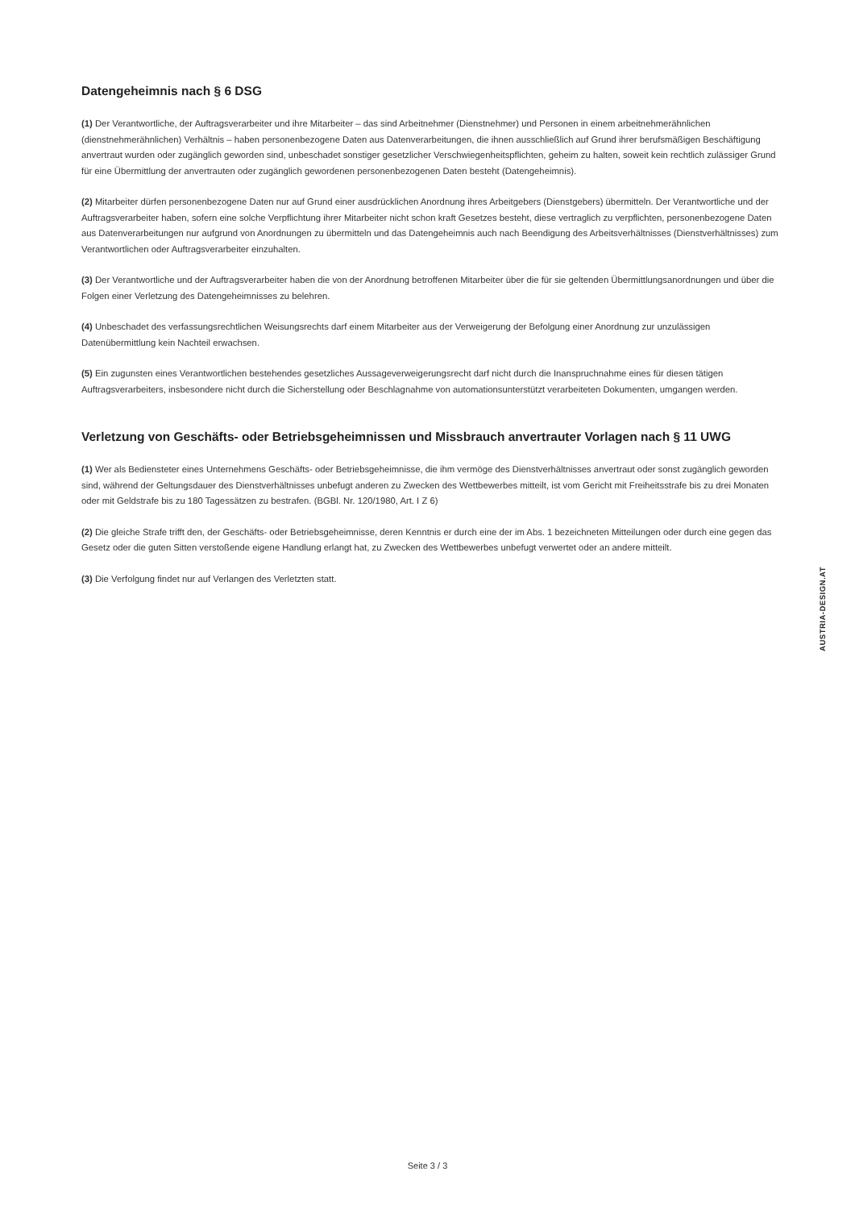Datengeheimnis nach § 6 DSG
(1) Der Verantwortliche, der Auftragsverarbeiter und ihre Mitarbeiter – das sind Arbeitnehmer (Dienstnehmer) und Personen in einem arbeitnehmerähnlichen (dienstnehmerähnlichen) Verhältnis – haben personenbezogene Daten aus Datenverarbeitungen, die ihnen ausschließlich auf Grund ihrer berufsmäßigen Beschäftigung anvertraut wurden oder zugänglich geworden sind, unbeschadet sonstiger gesetzlicher Verschwiegenheitspflichten, geheim zu halten, soweit kein rechtlich zulässiger Grund für eine Übermittlung der anvertrauten oder zugänglich gewordenen personenbezogenen Daten besteht (Datengeheimnis).
(2) Mitarbeiter dürfen personenbezogene Daten nur auf Grund einer ausdrücklichen Anordnung ihres Arbeitgebers (Dienstgebers) übermitteln. Der Verantwortliche und der Auftragsverarbeiter haben, sofern eine solche Verpflichtung ihrer Mitarbeiter nicht schon kraft Gesetzes besteht, diese vertraglich zu verpflichten, personenbezogene Daten aus Datenverarbeitungen nur aufgrund von Anordnungen zu übermitteln und das Datengeheimnis auch nach Beendigung des Arbeitsverhältnisses (Dienstverhältnisses) zum Verantwortlichen oder Auftragsverarbeiter einzuhalten.
(3) Der Verantwortliche und der Auftragsverarbeiter haben die von der Anordnung betroffenen Mitarbeiter über die für sie geltenden Übermittlungsanordnungen und über die Folgen einer Verletzung des Datengeheimnisses zu belehren.
(4) Unbeschadet des verfassungsrechtlichen Weisungsrechts darf einem Mitarbeiter aus der Verweigerung der Befolgung einer Anordnung zur unzulässigen Datenübermittlung kein Nachteil erwachsen.
(5) Ein zugunsten eines Verantwortlichen bestehendes gesetzliches Aussageverweigerungsrecht darf nicht durch die Inanspruchnahme eines für diesen tätigen Auftragsverarbeiters, insbesondere nicht durch die Sicherstellung oder Beschlagnahme von automationsunterstützt verarbeiteten Dokumenten, umgangen werden.
Verletzung von Geschäfts- oder Betriebsgeheimnissen und Missbrauch anvertrauter Vorlagen nach § 11 UWG
(1) Wer als Bediensteter eines Unternehmens Geschäfts- oder Betriebsgeheimnisse, die ihm vermöge des Dienstverhältnisses anvertraut oder sonst zugänglich geworden sind, während der Geltungsdauer des Dienstverhältnisses unbefugt anderen zu Zwecken des Wettbewerbes mitteilt, ist vom Gericht mit Freiheitsstrafe bis zu drei Monaten oder mit Geldstrafe bis zu 180 Tagessätzen zu bestrafen. (BGBl. Nr. 120/1980, Art. I Z 6)
(2) Die gleiche Strafe trifft den, der Geschäfts- oder Betriebsgeheimnisse, deren Kenntnis er durch eine der im Abs. 1 bezeichneten Mitteilungen oder durch eine gegen das Gesetz oder die guten Sitten verstoßende eigene Handlung erlangt hat, zu Zwecken des Wettbewerbes unbefugt verwertet oder an andere mitteilt.
(3) Die Verfolgung findet nur auf Verlangen des Verletzten statt.
AUSTRIA-DESIGN.AT
Seite 3 / 3